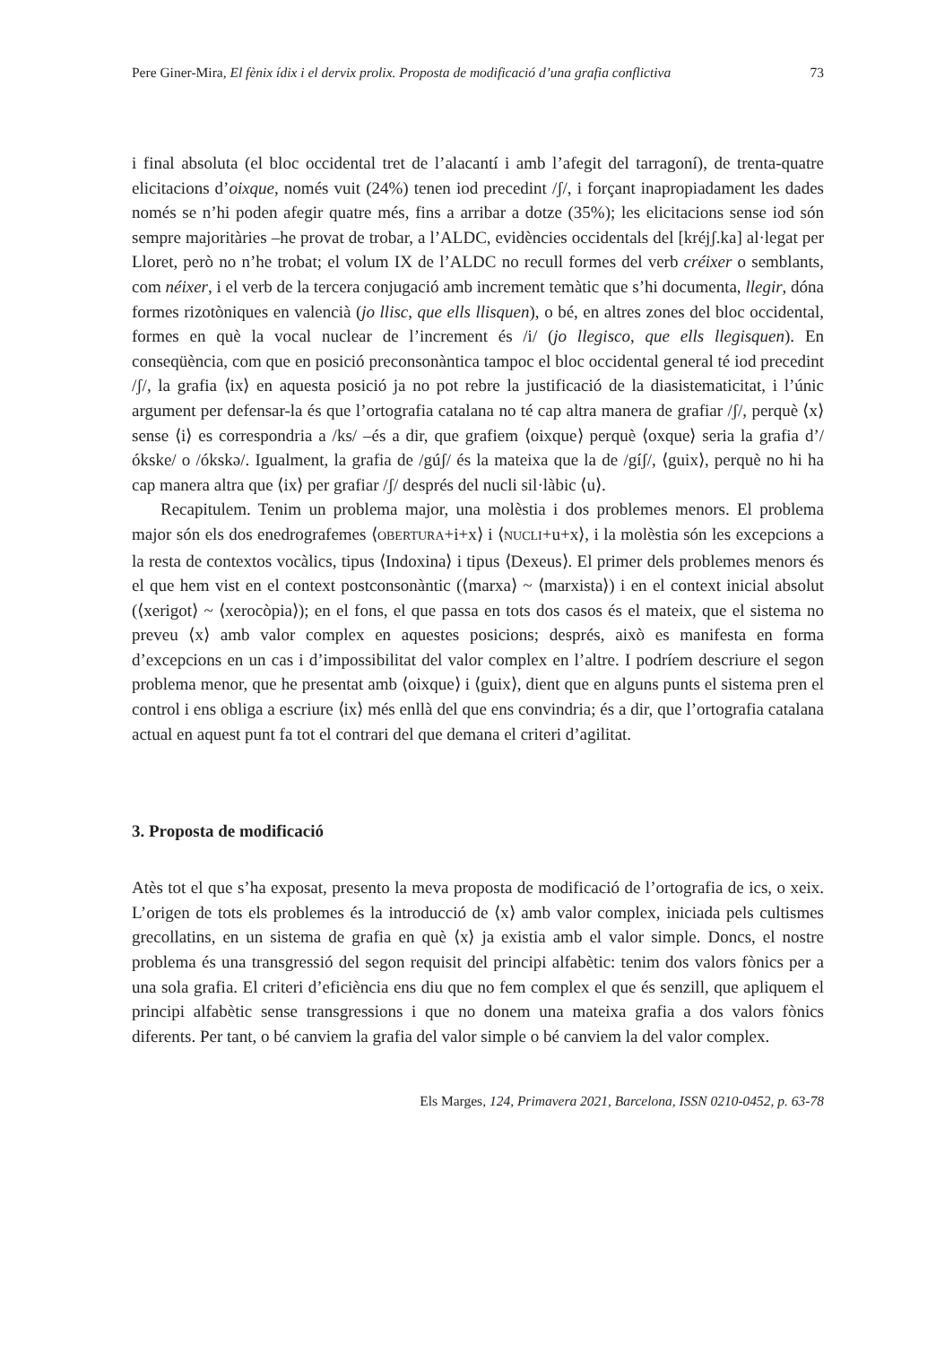Pere Giner-Mira, El fènix ídix i el dervix prolix. Proposta de modificació d’una grafia conflictiva 73
i final absoluta (el bloc occidental tret de l’alacantí i amb l’afegit del tarragoní), de trenta-quatre elicitacions d’oixque, només vuit (24%) tenen iod precedint /ʃ/, i forçant inapropiadament les dades només se n’hi poden afegir quatre més, fins a arribar a dotze (35%); les elicitacions sense iod són sempre majoritàries –he provat de trobar, a l’ALDC, evidències occidentals del [kréjʃ.ka] al·legat per Lloret, però no n’he trobat; el volum IX de l’ALDC no recull formes del verb créixer o semblants, com néixer, i el verb de la tercera conjugació amb increment temàtic que s’hi documenta, llegir, dóna formes rizotòniques en valencià (jo llisc, que ells llisquen), o bé, en altres zones del bloc occidental, formes en què la vocal nuclear de l’increment és /i/ (jo llegisco, que ells llegisquen). En conseqüència, com que en posició preconsonàntica tampoc el bloc occidental general té iod precedint /ʃ/, la grafia ⟨ix⟩ en aquesta posició ja no pot rebre la justificació de la diasistematicitat, i l’únic argument per defensar-la és que l’ortografia catalana no té cap altra manera de grafiar /ʃ/, perquè ⟨x⟩ sense ⟨i⟩ es correspondria a /ks/ –és a dir, que grafiem ⟨oixque⟩ perquè ⟨oxque⟩ seria la grafia d’/ókske/ o /ókskə/. Igualment, la grafia de /gúʃ/ és la mateixa que la de /gíʃ/, ⟨guix⟩, perquè no hi ha cap manera altra que ⟨ix⟩ per grafiar /ʃ/ després del nucli sil·làbic ⟨u⟩.
Recapitulem. Tenim un problema major, una molèstia i dos problemes menors. El problema major són els dos enedrografemes ⟨OBERTURA+i+x⟩ i ⟨NUCLI+u+x⟩, i la molèstia són les excepcions a la resta de contextos vocàlics, tipus ⟨Indoxina⟩ i tipus ⟨Dexeus⟩. El primer dels problemes menors és el que hem vist en el context postconsonàntic (⟨marxa⟩ ~ ⟨marxista⟩) i en el context inicial absolut (⟨xerigot⟩ ~ ⟨xerocòpia⟩); en el fons, el que passa en tots dos casos és el mateix, que el sistema no preveu ⟨x⟩ amb valor complex en aquestes posicions; després, això es manifesta en forma d’excepcions en un cas i d’impossibilitat del valor complex en l’altre. I podríem descriure el segon problema menor, que he presentat amb ⟨oixque⟩ i ⟨guix⟩, dient que en alguns punts el sistema pren el control i ens obliga a escriure ⟨ix⟩ més enllà del que ens convindria; és a dir, que l’ortografia catalana actual en aquest punt fa tot el contrari del que demana el criteri d’agilitat.
3. Proposta de modificació
Atès tot el que s’ha exposat, presento la meva proposta de modificació de l’ortografia de ics, o xeix. L’origen de tots els problemes és la introducció de ⟨x⟩ amb valor complex, iniciada pels cultismes grecollatins, en un sistema de grafia en què ⟨x⟩ ja existia amb el valor simple. Doncs, el nostre problema és una transgressió del segon requisit del principi alfabètic: tenim dos valors fònics per a una sola grafia. El criteri d’eficiència ens diu que no fem complex el que és senzill, que apliquem el principi alfabètic sense transgressions i que no donem una mateixa grafia a dos valors fònics diferents. Per tant, o bé canviem la grafia del valor simple o bé canviem la del valor complex.
Els Marges, 124, Primavera 2021, Barcelona, ISSN 0210-0452, p. 63-78